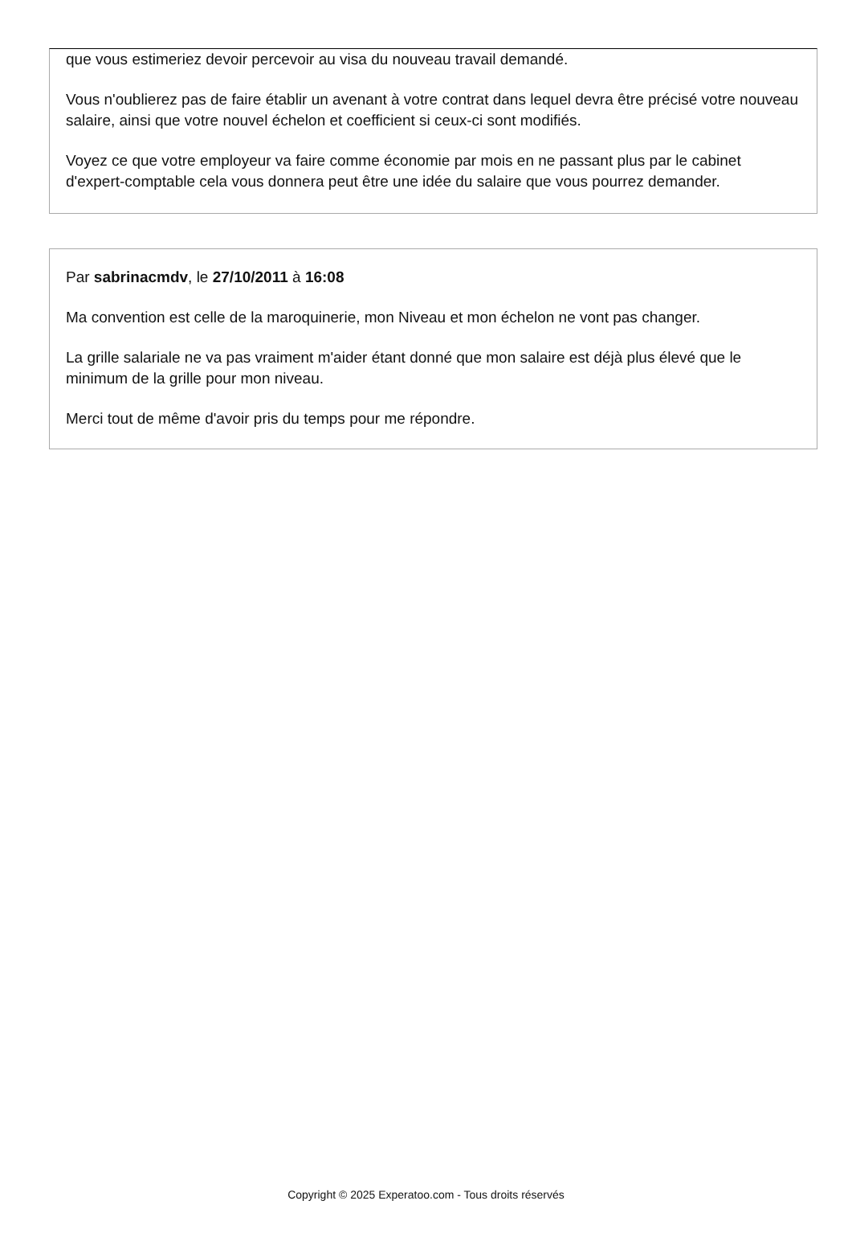que vous estimeriez devoir percevoir au visa du nouveau travail demandé.
Vous n'oublierez pas de faire établir un avenant à votre contrat dans lequel devra être précisé votre nouveau salaire, ainsi que votre nouvel échelon et coefficient si ceux-ci sont modifiés.
Voyez ce que votre employeur va faire comme économie par mois en ne passant plus par le cabinet d'expert-comptable cela vous donnera peut être une idée du salaire que vous pourrez demander.
Par sabrinacmdv, le 27/10/2011 à 16:08
Ma convention est celle de la maroquinerie, mon Niveau et mon échelon ne vont pas changer.
La grille salariale ne va pas vraiment m'aider étant donné que mon salaire est déjà plus élevé que le minimum de la grille pour mon niveau.
Merci tout de même d'avoir pris du temps pour me répondre.
Copyright © 2025 Experatoo.com - Tous droits réservés